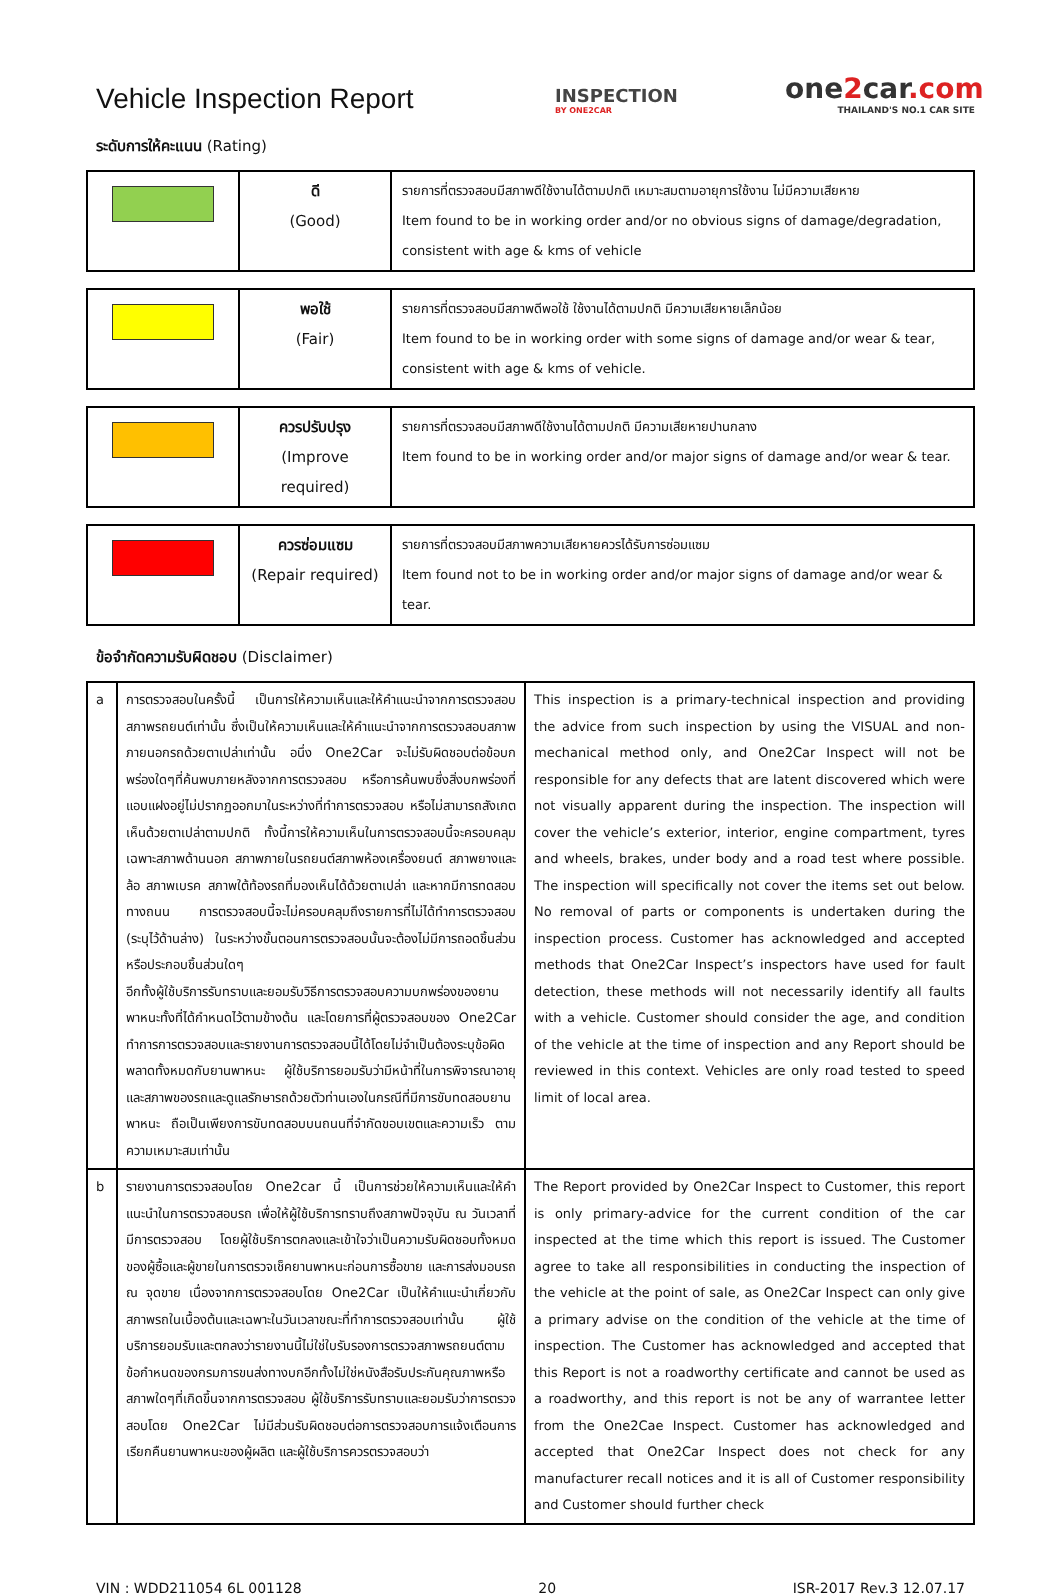Vehicle Inspection Report
INSPECTION
BY ONE2CAR
one2car.com
THAILAND'S NO.1 CAR SITE
ระดับการให้คะแนน (Rating)
| | ดี (Good) | รายการที่ตรวจสอบมีสภาพดีใช้งานได้ตามปกติ เหมาะสมตามอายุการใช้งาน ไม่มีความเสียหาย Item found to be in working order and/or no obvious signs of damage/degradation, consistent with age & kms of vehicle |
| | พอใช้ (Fair) | รายการที่ตรวจสอบมีสภาพดีพอใช้ ใช้งานได้ตามปกติ มีความเสียหายเล็กน้อย Item found to be in working order with some signs of damage and/or wear & tear, consistent with age & kms of vehicle. |
| | ควรปรับปรุง (Improve required) | รายการที่ตรวจสอบมีสภาพดีใช้งานได้ตามปกติ มีความเสียหายปานกลาง Item found to be in working order and/or major signs of damage and/or wear & tear. |
| | ควรซ่อมแซม (Repair required) | รายการที่ตรวจสอบมีสภาพความเสียหายควรได้รับการซ่อมแซม Item found not to be in working order and/or major signs of damage and/or wear & tear. |
ข้อจำกัดความรับผิดชอบ (Disclaimer)
| a | การตรวจสอบในครั้งนี้ เป็นการให้ความเห็นและให้คำแนะนำจากการตรวจสอบสภาพรถยนต์เท่านั้น ซึ่งเป็นให้ความเห็นและให้คำแนะนำจากการตรวจสอบสภาพภายนอกรถด้วยตาเปล่าเท่านั้น อนึ่ง One2Car จะไม่รับผิดชอบต่อข้อบกพร่องใดๆที่ค้นพบภายหลังจากการตรวจสอบ หรือการค้นพบซึ่งสิ่งบกพร่องที่แอบแฝงอยู่ไม่ปรากฏออกมาในระหว่างที่ทำการตรวจสอบ หรือไม่สามารถสังเกตเห็นด้วยตาเปล่าตามปกติ ทั้งนี้การให้ความเห็นในการตรวจสอบนี้จะครอบคลุมเฉพาะสภาพด้านนอก สภาพภายในรถยนต์สภาพห้องเครื่องยนต์ สภาพยางและล้อ สภาพเบรค สภาพใต้ท้องรถที่มองเห็นได้ด้วยตาเปล่า และหากมีการทดสอบทางถนน การตรวจสอบนี้จะไม่ครอบคลุมถึงรายการที่ไม่ได้ทำการตรวจสอบ (ระบุไว้ด้านล่าง) ในระหว่างขั้นตอนการตรวจสอบนั้นจะต้องไม่มีการถอดชิ้นส่วนหรือประกอบชิ้นส่วนใดๆ อีกทั้งผู้ใช้บริการรับทราบและยอมรับวิธีการตรวจสอบความบกพร่องของยานพาหนะทั้งที่ได้กำหนดไว้ตามข้างต้น และโดยการที่ผู้ตรวจสอบของ One2Car ทำการการตรวจสอบและรายงานการตรวจสอบนี้ได้โดยไม่จำเป็นต้องระบุข้อผิดพลาดทั้งหมดกับยานพาหนะ ผู้ใช้บริการยอมรับว่ามีหน้าที่ในการพิจารณาอายุและสภาพของรถและดูแลรักษารถด้วยตัวท่านเองในกรณีที่มีการขับทดสอบยานพาหนะ ถือเป็นเพียงการขับทดสอบบนถนนที่จำกัดขอบเขตและความเร็ว ตามความเหมาะสมเท่านั้น | This inspection is a primary-technical inspection and providing the advice from such inspection by using the VISUAL and non-mechanical method only, and One2Car Inspect will not be responsible for any defects that are latent discovered which were not visually apparent during the inspection. The inspection will cover the vehicle’s exterior, interior, engine compartment, tyres and wheels, brakes, under body and a road test where possible. The inspection will specifically not cover the items set out below. No removal of parts or components is undertaken during the inspection process. Customer has acknowledged and accepted methods that One2Car Inspect’s inspectors have used for fault detection, these methods will not necessarily identify all faults with a vehicle. Customer should consider the age, and condition of the vehicle at the time of inspection and any Report should be reviewed in this context. Vehicles are only road tested to speed limit of local area. |
| b | รายงานการตรวจสอบโดย One2car นี้ เป็นการช่วยให้ความเห็นและให้คำแนะนำในการตรวจสอบรถ เพื่อให้ผู้ใช้บริการทราบถึงสภาพปัจจุบัน ณ วันเวลาที่มีการตรวจสอบ โดยผู้ใช้บริการตกลงและเข้าใจว่าเป็นความรับผิดชอบทั้งหมดของผู้ซื้อและผู้ขายในการตรวจเช็คยานพาหนะก่อนการซื้อขาย และการส่งมอบรถ ณ จุดขาย เนื่องจากการตรวจสอบโดย One2Car เป็นให้คำแนะนำเกี่ยวกับสภาพรถในเบื้องต้นและเฉพาะในวันเวลาขณะที่ทำการตรวจสอบเท่านั้น ผู้ใช้บริการยอมรับและตกลงว่ารายงานนี้ไม่ใช่ใบรับรองการตรวจสภาพรถยนต์ตามข้อกำหนดของกรมการขนส่งทางบกอีกทั้งไม่ใช่หนังสือรับประกันคุณภาพหรือสภาพใดๆที่เกิดขึ้นจากการตรวจสอบ ผู้ใช้บริการรับทราบและยอมรับว่าการตรวจสอบโดย One2Car ไม่มีส่วนรับผิดชอบต่อการตรวจสอบการแจ้งเตือนการเรียกคืนยานพาหนะของผู้ผลิต และผู้ใช้บริการควรตรวจสอบว่า | The Report provided by One2Car Inspect to Customer, this report is only primary-advice for the current condition of the car inspected at the time which this report is issued. The Customer agree to take all responsibilities in conducting the inspection of the vehicle at the point of sale, as One2Car Inspect can only give a primary advise on the condition of the vehicle at the time of inspection. The Customer has acknowledged and accepted that this Report is not a roadworthy certificate and cannot be used as a roadworthy, and this report is not be any of warrantee letter from the One2Cae Inspect. Customer has acknowledged and accepted that One2Car Inspect does not check for any manufacturer recall notices and it is all of Customer responsibility and Customer should further check |
VIN : WDD211054 6L 001128 20 ISR-2017 Rev.3 12.07.17